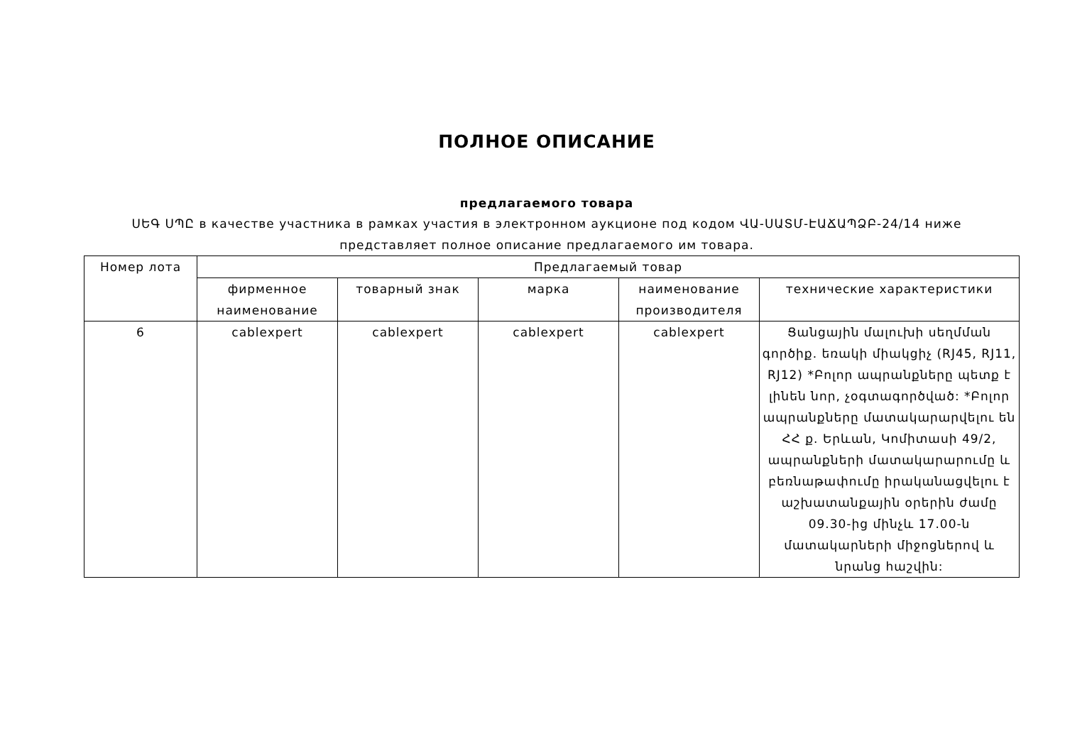ПОЛНОЕ ОПИСАНИЕ
предлагаемого товара
ՍԵԳ ՍՊԸ в качестве участника в рамках участия в электронном аукционе под кодом ՎԱ-ՍԱՏՄ-ԷԱՃԱՊՁԲ-24/14 ниже представляет полное описание предлагаемого им товара.
| Номер лота | Предлагаемый товар | | | | |
| --- | --- | --- | --- | --- | --- |
| | фирменное наименование | товарный знак | марка | наименование производителя | технические характеристики |
| 6 | cablexpert | cablexpert | cablexpert | cablexpert | Ցանցային մալուխի սեղմման գործիք. եռակի միակցիչ (RJ45, RJ11, RJ12) *Բոլոր ապրանքները պետք է լինեն նոր, չօգտագործված: *Բոլոր ապրանքները մատակարարվելու են ՀՀ ք. Երևան, Կոմիտասի 49/2, ապրանքների մատակարարումը և բեռնաթափումը իրականացվելու է աշխատանքային օրերին ժամը 09.30-ից մինչև 17.00-ն մատակարների միջոցներով և նրանց հաշվին: |